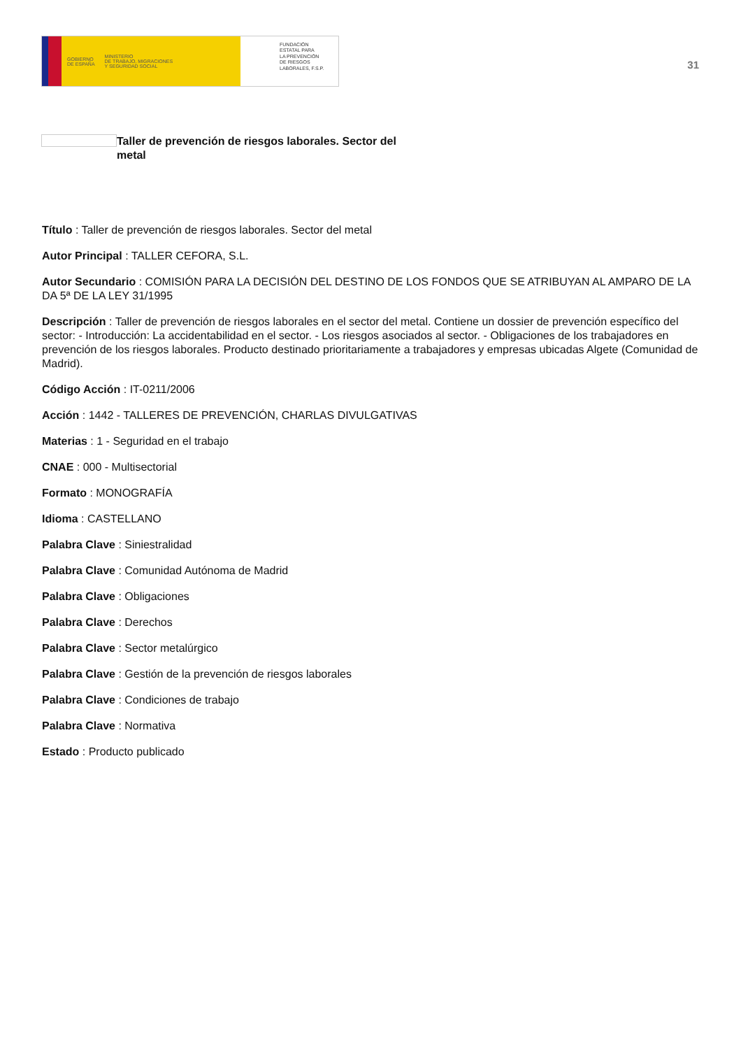GOBIERNO
DE ESPAÑA MINISTERIO
DE TRABAJO, MIGRACIONES
Y SEGURIDAD SOCIAL
FUNDACIÓN
ESTATAL PARA
LA PREVENCIÓN
DE RIESGOS
LABORALES, F.S.P.
31
Taller de prevención de riesgos laborales. Sector del metal
Título : Taller de prevención de riesgos laborales. Sector del metal
Autor Principal : TALLER CEFORA, S.L.
Autor Secundario : COMISIÓN PARA LA DECISIÓN DEL DESTINO DE LOS FONDOS QUE SE ATRIBUYAN AL AMPARO DE LA DA 5ª DE LA LEY 31/1995
Descripción : Taller de prevención de riesgos laborales en el sector del metal. Contiene un dossier de prevención específico del sector: - Introducción: La accidentabilidad en el sector. - Los riesgos asociados al sector. - Obligaciones de los trabajadores en prevención de los riesgos laborales. Producto destinado prioritariamente a trabajadores y empresas ubicadas Algete (Comunidad de Madrid).
Código Acción : IT-0211/2006
Acción : 1442 - TALLERES DE PREVENCIÓN, CHARLAS DIVULGATIVAS
Materias : 1 - Seguridad en el trabajo
CNAE : 000 - Multisectorial
Formato : MONOGRAFÍA
Idioma : CASTELLANO
Palabra Clave : Siniestralidad
Palabra Clave : Comunidad Autónoma de Madrid
Palabra Clave : Obligaciones
Palabra Clave : Derechos
Palabra Clave : Sector metalúrgico
Palabra Clave : Gestión de la prevención de riesgos laborales
Palabra Clave : Condiciones de trabajo
Palabra Clave : Normativa
Estado : Producto publicado